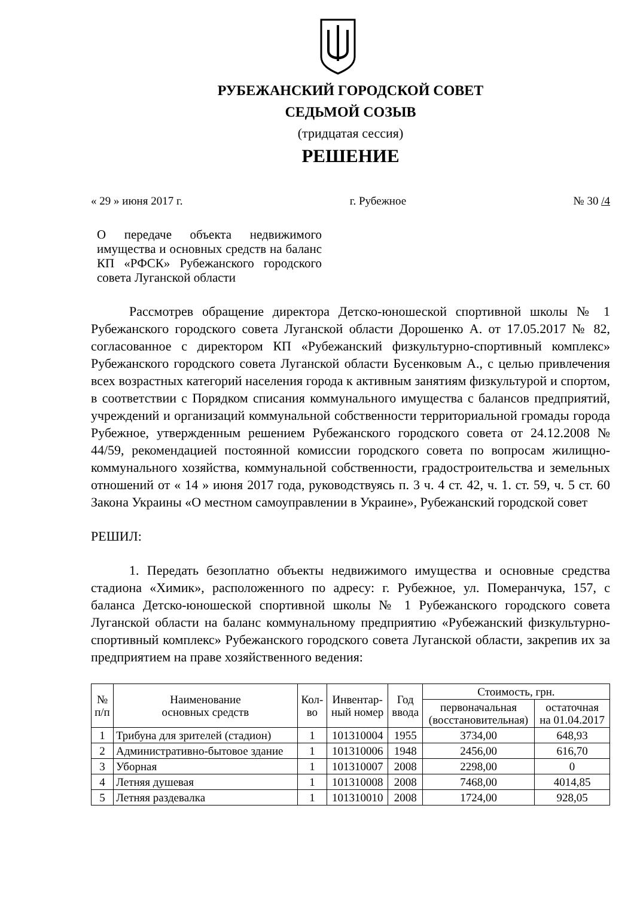РУБЕЖАНСКИЙ ГОРОДСКОЙ СОВЕТ
СЕДЬМОЙ СОЗЫВ
(тридцатая сессия)
РЕШЕНИЕ
« 29 » июня 2017 г. г. Рубежное № 30 /4
О передаче объекта недвижимого имущества и основных средств на баланс КП «РФСК» Рубежанского городского совета Луганской области
Рассмотрев обращение директора Детско-юношеской спортивной школы № 1 Рубежанского городского совета Луганской области Дорошенко А. от 17.05.2017 № 82, согласованное с директором КП «Рубежанский физкультурно-спортивный комплекс» Рубежанского городского совета Луганской области Бусенковым А., с целью привлечения всех возрастных категорий населения города к активным занятиям физкультурой и спортом, в соответствии с Порядком списания коммунального имущества с балансов предприятий, учреждений и организаций коммунальной собственности территориальной громады города Рубежное, утвержденным решением Рубежанского городского совета от 24.12.2008 № 44/59, рекомендацией постоянной комиссии городского совета по вопросам жилищно-коммунального хозяйства, коммунальной собственности, градостроительства и земельных отношений от « 14 » июня 2017 года, руководствуясь п. 3 ч. 4 ст. 42, ч. 1. ст. 59, ч. 5 ст. 60 Закона Украины «О местном самоуправлении в Украине», Рубежанский городской совет
РЕШИЛ:
1. Передать безоплатно объекты недвижимого имущества и основные средства стадиона «Химик», расположенного по адресу: г. Рубежное, ул. Померанчука, 157, с баланса Детско-юношеской спортивной школы № 1 Рубежанского городского совета Луганской области на баланс коммунальному предприятию «Рубежанский физкультурно-спортивный комплекс» Рубежанского городского совета Луганской области, закрепив их за предприятием на праве хозяйственного ведения:
| № п/п | Наименование основных средств | Кол- во | Инвентар- ный номер | Год ввода | Стоимость, грн. | |
| --- | --- | --- | --- | --- | --- | --- |
| | | | | | первоначальная (восстановительная) | остаточная на 01.04.2017 |
| 1 | Трибуна для зрителей (стадион) | 1 | 101310004 | 1955 | 3734,00 | 648,93 |
| 2 | Административно-бытовое здание | 1 | 101310006 | 1948 | 2456,00 | 616,70 |
| 3 | Уборная | 1 | 101310007 | 2008 | 2298,00 | 0 |
| 4 | Летняя душевая | 1 | 101310008 | 2008 | 7468,00 | 4014,85 |
| 5 | Летняя раздевалка | 1 | 101310010 | 2008 | 1724,00 | 928,05 |